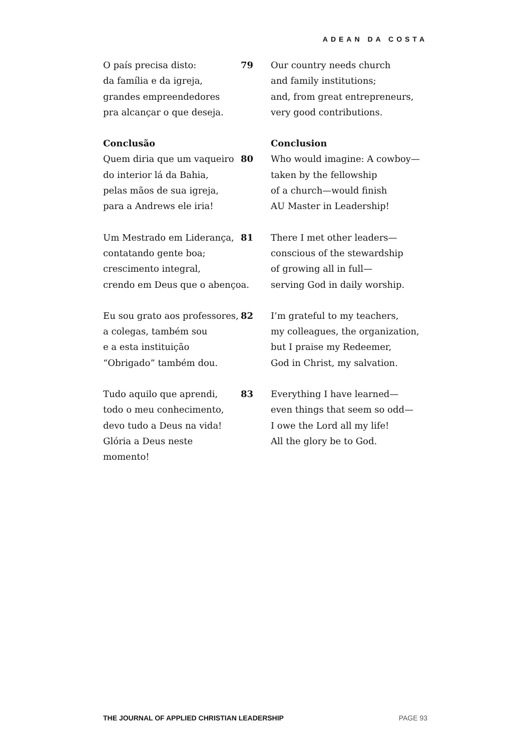ADEAN DA COSTA
O país precisa disto:
da família e da igreja,
grandes empreendedores
pra alcançar o que deseja.
79 Our country needs church
and family institutions;
and, from great entrepreneurs,
very good contributions.
Conclusão
Quem diria que um vaqueiro
do interior lá da Bahia,
pelas mãos de sua igreja,
para a Andrews ele iria!
80 Conclusion
Who would imagine: A cowboy—
taken by the fellowship
of a church—would finish
AU Master in Leadership!
Um Mestrado em Liderança,
contatando gente boa;
crescimento integral,
crendo em Deus que o abençoa.
81 There I met other leaders—
conscious of the stewardship
of growing all in full—
serving God in daily worship.
Eu sou grato aos professores,
a colegas, também sou
e a esta instituição
“Obrigado” também dou.
82 I’m grateful to my teachers,
my colleagues, the organization,
but I praise my Redeemer,
God in Christ, my salvation.
Tudo aquilo que aprendi,
todo o meu conhecimento,
devo tudo a Deus na vida!
Glória a Deus neste momento!
83 Everything I have learned—
even things that seem so odd—
I owe the Lord all my life!
All the glory be to God.
THE JOURNAL OF APPLIED CHRISTIAN LEADERSHIP PAGE 93